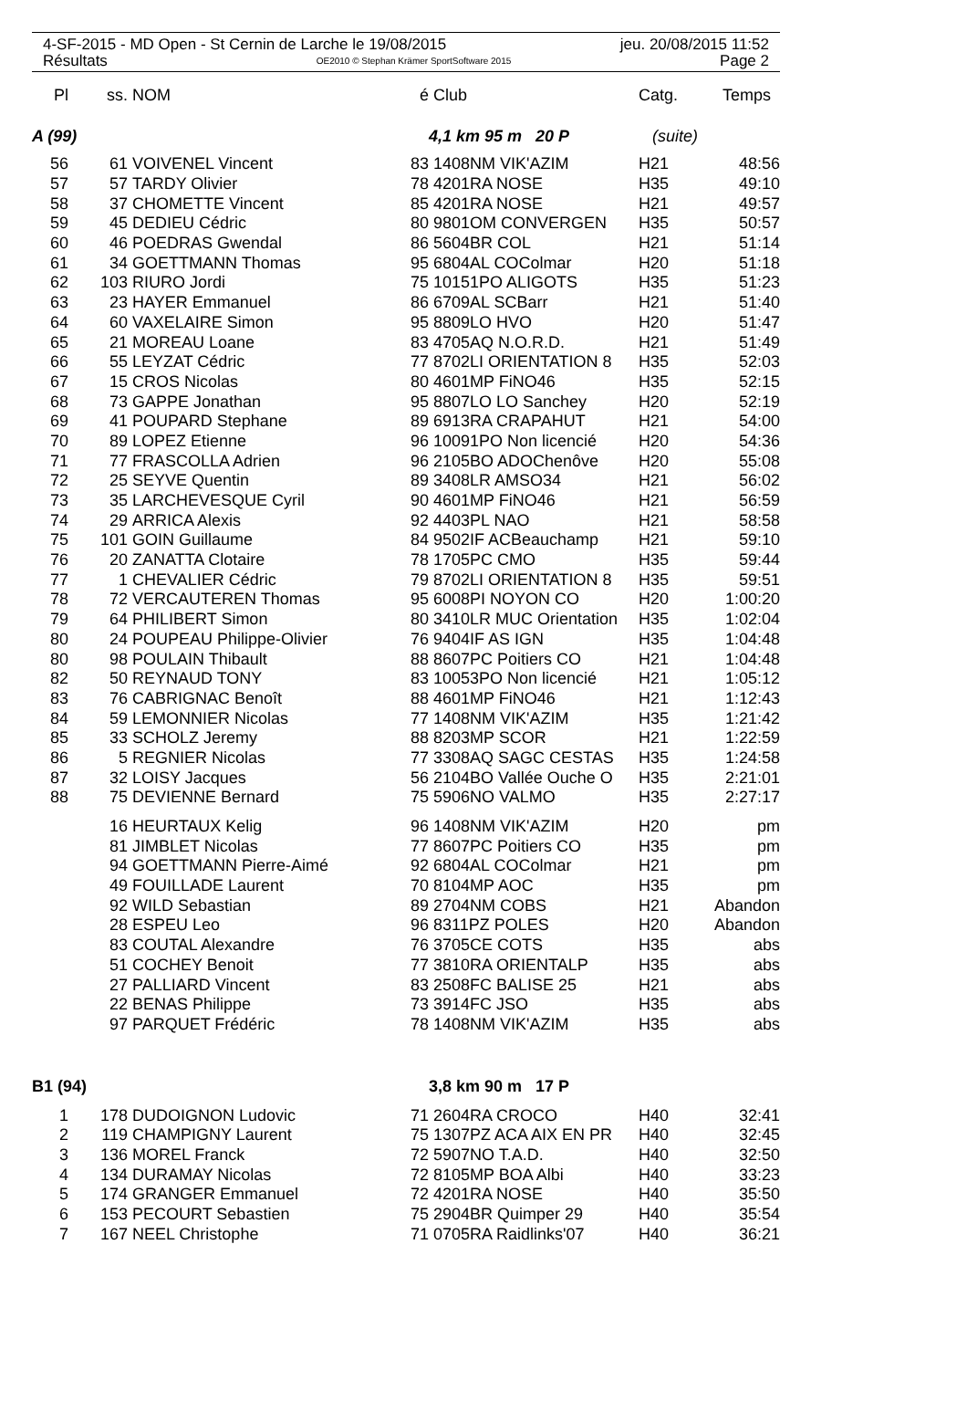4-SF-2015 - MD Open - St Cernin de Larche le 19/08/2015 jeu. 20/08/2015 11:52
Résultats OE2010 © Stephan Krämer SportSoftware 2015 Page 2
| Pl | ss. | NOM | é | Club | Catg. | Temps |
| --- | --- | --- | --- | --- | --- | --- |
| A (99) | | | | 4,1 km 95 m 20 P | (suite) | |
| 56 | 61 | VOIVENEL Vincent | 83 | 1408NM VIK'AZIM | H21 | 48:56 |
| 57 | 57 | TARDY Olivier | 78 | 4201RA NOSE | H35 | 49:10 |
| 58 | 37 | CHOMETTE Vincent | 85 | 4201RA NOSE | H21 | 49:57 |
| 59 | 45 | DEDIEU Cédric | 80 | 9801OM CONVERGEN | H35 | 50:57 |
| 60 | 46 | POEDRAS Gwendal | 86 | 5604BR COL | H21 | 51:14 |
| 61 | 34 | GOETTMANN Thomas | 95 | 6804AL COColmar | H20 | 51:18 |
| 62 | 103 | RIURO Jordi | 75 | 10151PO ALIGOTS | H35 | 51:23 |
| 63 | 23 | HAYER Emmanuel | 86 | 6709AL SCBarr | H21 | 51:40 |
| 64 | 60 | VAXELAIRE Simon | 95 | 8809LO HVO | H20 | 51:47 |
| 65 | 21 | MOREAU Loane | 83 | 4705AQ N.O.R.D. | H21 | 51:49 |
| 66 | 55 | LEYZAT Cédric | 77 | 8702LI ORIENTATION 8 | H35 | 52:03 |
| 67 | 15 | CROS Nicolas | 80 | 4601MP FiNO46 | H35 | 52:15 |
| 68 | 73 | GAPPE Jonathan | 95 | 8807LO LO Sanchey | H20 | 52:19 |
| 69 | 41 | POUPARD Stephane | 89 | 6913RA CRAPAHUT | H21 | 54:00 |
| 70 | 89 | LOPEZ Etienne | 96 | 10091PO Non licencié | H20 | 54:36 |
| 71 | 77 | FRASCOLLA Adrien | 96 | 2105BO ADOChenôve | H20 | 55:08 |
| 72 | 25 | SEYVE Quentin | 89 | 3408LR AMSO34 | H21 | 56:02 |
| 73 | 35 | LARCHEVESQUE Cyril | 90 | 4601MP FiNO46 | H21 | 56:59 |
| 74 | 29 | ARRICA Alexis | 92 | 4403PL NAO | H21 | 58:58 |
| 75 | 101 | GOIN Guillaume | 84 | 9502IF ACBeauchamp | H21 | 59:10 |
| 76 | 20 | ZANATTA Clotaire | 78 | 1705PC CMO | H35 | 59:44 |
| 77 | 1 | CHEVALIER Cédric | 79 | 8702LI ORIENTATION 8 | H35 | 59:51 |
| 78 | 72 | VERCAUTEREN Thomas | 95 | 6008PI NOYON CO | H20 | 1:00:20 |
| 79 | 64 | PHILIBERT Simon | 80 | 3410LR MUC Orientation | H35 | 1:02:04 |
| 80 | 24 | POUPEAU Philippe-Olivier | 76 | 9404IF AS IGN | H35 | 1:04:48 |
| 80 | 98 | POULAIN Thibault | 88 | 8607PC Poitiers CO | H21 | 1:04:48 |
| 82 | 50 | REYNAUD TONY | 83 | 10053PO Non licencié | H21 | 1:05:12 |
| 83 | 76 | CABRIGNAC Benoît | 88 | 4601MP FiNO46 | H21 | 1:12:43 |
| 84 | 59 | LEMONNIER Nicolas | 77 | 1408NM VIK'AZIM | H35 | 1:21:42 |
| 85 | 33 | SCHOLZ Jeremy | 88 | 8203MP SCOR | H21 | 1:22:59 |
| 86 | 5 | REGNIER Nicolas | 77 | 3308AQ SAGC CESTAS | H35 | 1:24:58 |
| 87 | 32 | LOISY Jacques | 56 | 2104BO Vallée Ouche O | H35 | 2:21:01 |
| 88 | 75 | DEVIENNE Bernard | 75 | 5906NO VALMO | H35 | 2:27:17 |
| | 16 | HEURTAUX Kelig | 96 | 1408NM VIK'AZIM | H20 | pm |
| | 81 | JIMBLET Nicolas | 77 | 8607PC Poitiers CO | H35 | pm |
| | 94 | GOETTMANN Pierre-Aimé | 92 | 6804AL COColmar | H21 | pm |
| | 49 | FOUILLADE Laurent | 70 | 8104MP AOC | H35 | pm |
| | 92 | WILD Sebastian | 89 | 2704NM COBS | H21 | Abandon |
| | 28 | ESPEU Leo | 96 | 8311PZ POLES | H20 | Abandon |
| | 83 | COUTAL Alexandre | 76 | 3705CE COTS | H35 | abs |
| | 51 | COCHEY Benoit | 77 | 3810RA ORIENTALP | H35 | abs |
| | 27 | PALLIARD Vincent | 83 | 2508FC BALISE 25 | H21 | abs |
| | 22 | BENAS Philippe | 73 | 3914FC JSO | H35 | abs |
| | 97 | PARQUET Frédéric | 78 | 1408NM VIK'AZIM | H35 | abs |
| B1 (94) | | | | 3,8 km 90 m 17 P | | |
| 1 | 178 | DUDOIGNON Ludovic | 71 | 2604RA CROCO | H40 | 32:41 |
| 2 | 119 | CHAMPIGNY Laurent | 75 | 1307PZ ACA AIX EN PR | H40 | 32:45 |
| 3 | 136 | MOREL Franck | 72 | 5907NO T.A.D. | H40 | 32:50 |
| 4 | 134 | DURAMAY Nicolas | 72 | 8105MP BOA Albi | H40 | 33:23 |
| 5 | 174 | GRANGER Emmanuel | 72 | 4201RA NOSE | H40 | 35:50 |
| 6 | 153 | PECOURT Sebastien | 75 | 2904BR Quimper 29 | H40 | 35:54 |
| 7 | 167 | NEEL Christophe | 71 | 0705RA Raidlinks'07 | H40 | 36:21 |